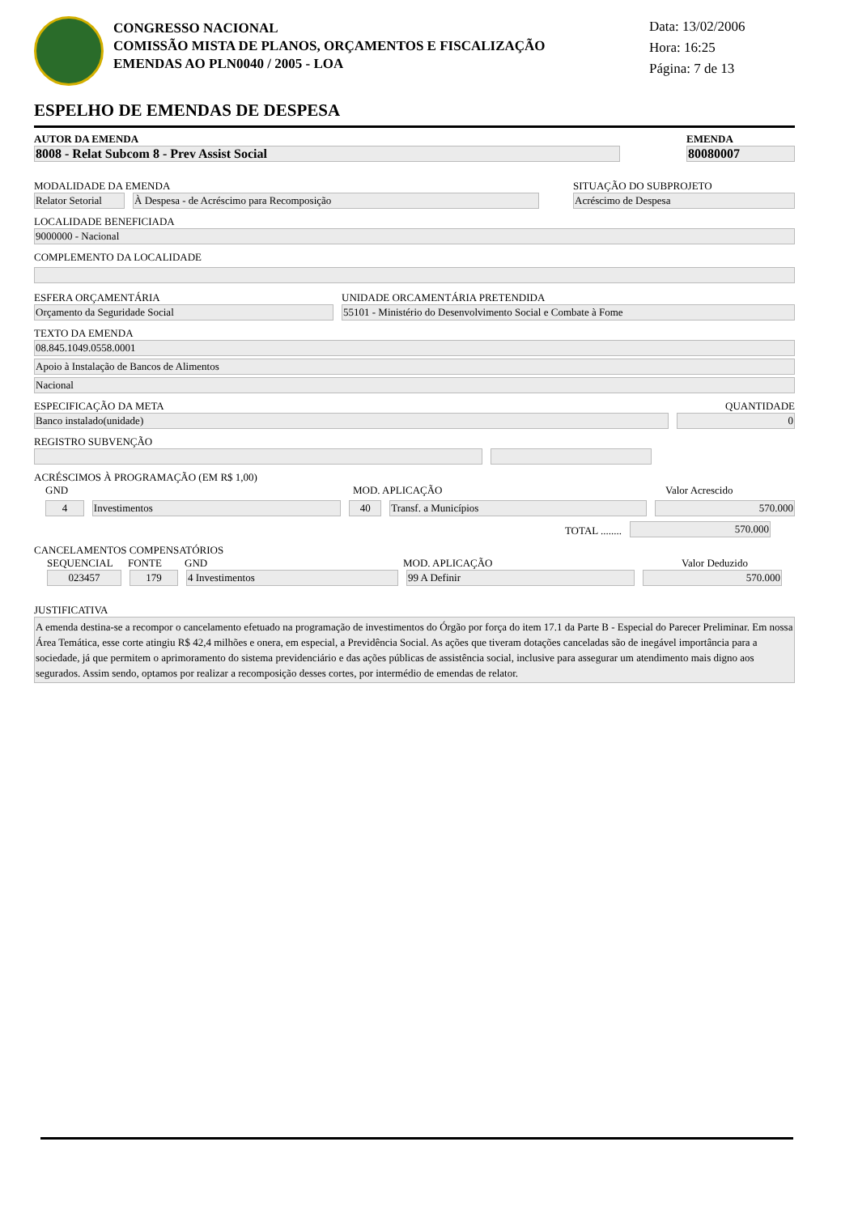CONGRESSO NACIONAL
COMISSÃO MISTA DE PLANOS, ORÇAMENTOS E FISCALIZAÇÃO
EMENDAS AO PLN0040 / 2005 - LOA
Data: 13/02/2006
Hora: 16:25
Página: 7 de 13
ESPELHO DE EMENDAS DE DESPESA
AUTOR DA EMENDA
8008 - Relat Subcom 8 - Prev Assist Social
EMENDA
80080007
MODALIDADE DA EMENDA
Relator Setorial
À Despesa - de Acréscimo para Recomposição
SITUAÇÃO DO SUBPROJETO
Acréscimo de Despesa
LOCALIDADE BENEFICIADA
9000000 - Nacional
COMPLEMENTO DA LOCALIDADE
ESFERA ORÇAMENTÁRIA
Orçamento da Seguridade Social
UNIDADE ORCAMENTÁRIA PRETENDIDA
55101 - Ministério do Desenvolvimento Social e Combate à Fome
TEXTO DA EMENDA
08.845.1049.0558.0001
Apoio à Instalação de Bancos de Alimentos
Nacional
ESPECIFICAÇÃO DA META
Banco instalado(unidade)
QUANTIDADE
0
REGISTRO SUBVENÇÃO
ACRÉSCIMOS À PROGRAMAÇÃO (EM R$ 1,00)
GND
MOD. APLICAÇÃO
Valor Acrescido
4
Investimentos
40
Transf. a Municípios
570.000
TOTAL ........
570.000
CANCELAMENTOS COMPENSATÓRIOS
SEQUENCIAL
FONTE
GND
MOD. APLICAÇÃO
Valor Deduzido
023457
179
4 Investimentos
99 A Definir
570.000
JUSTIFICATIVA
A emenda destina-se a recompor o cancelamento efetuado na programação de investimentos do Órgão por força do item 17.1 da Parte B - Especial do Parecer Preliminar. Em nossa Área Temática, esse corte atingiu R$ 42,4 milhões e onera, em especial, a Previdência Social. As ações que tiveram dotações canceladas são de inegável importância para a sociedade, já que permitem o aprimoramento do sistema previdenciário e das ações públicas de assistência social, inclusive para assegurar um atendimento mais digno aos segurados. Assim sendo, optamos por realizar a recomposição desses cortes, por intermédio de emendas de relator.